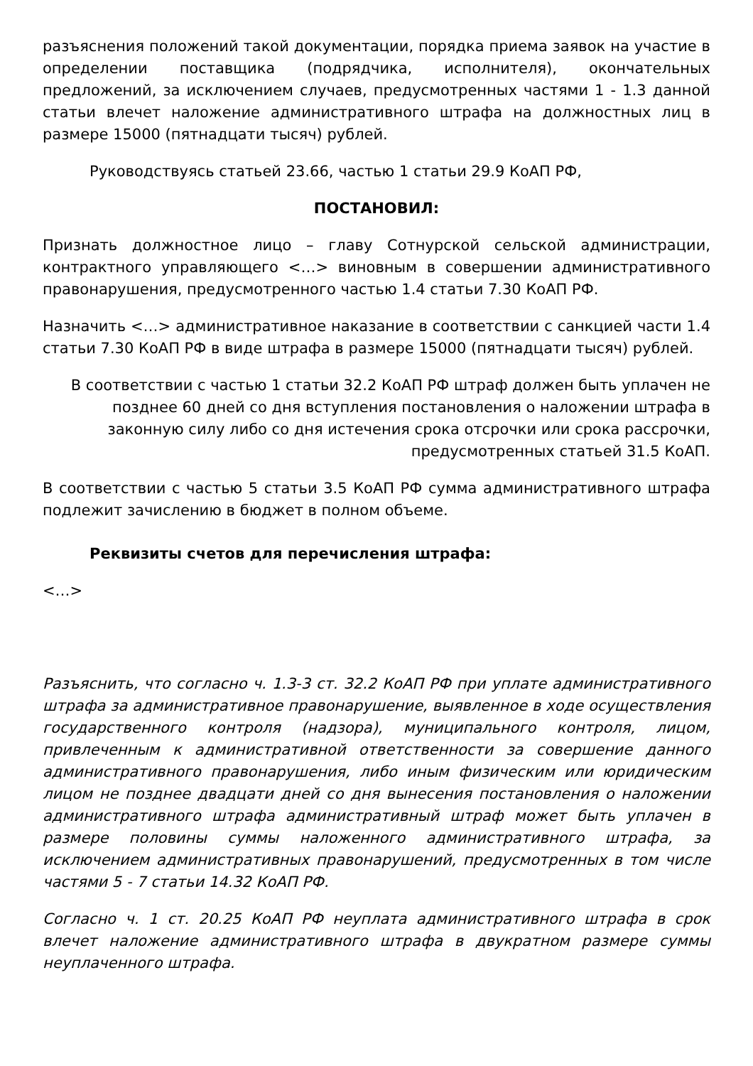разъяснения положений такой документации, порядка приема заявок на участие в определении поставщика (подрядчика, исполнителя), окончательных предложений, за исключением случаев, предусмотренных частями 1 - 1.3 данной статьи влечет наложение административного штрафа на должностных лиц в размере 15000 (пятнадцати тысяч) рублей.
Руководствуясь статьей 23.66, частью 1 статьи 29.9 КоАП РФ,
ПОСТАНОВИЛ:
Признать должностное лицо – главу Сотнурской сельской администрации, контрактного управляющего <…> виновным в совершении административного правонарушения, предусмотренного частью 1.4 статьи 7.30 КоАП РФ.
Назначить <…> административное наказание в соответствии с санкцией части 1.4 статьи 7.30 КоАП РФ в виде штрафа в размере 15000 (пятнадцати тысяч) рублей.
В соответствии с частью 1 статьи 32.2 КоАП РФ штраф должен быть уплачен не позднее 60 дней со дня вступления постановления о наложении штрафа в законную силу либо со дня истечения срока отсрочки или срока рассрочки, предусмотренных статьей 31.5 КоАП.
В соответствии с частью 5 статьи 3.5 КоАП РФ сумма административного штрафа подлежит зачислению в бюджет в полном объеме.
Реквизиты счетов для перечисления штрафа:
<…>
Разъяснить, что согласно ч. 1.3-3 ст. 32.2 КоАП РФ при уплате административного штрафа за административное правонарушение, выявленное в ходе осуществления государственного контроля (надзора), муниципального контроля, лицом, привлеченным к административной ответственности за совершение данного административного правонарушения, либо иным физическим или юридическим лицом не позднее двадцати дней со дня вынесения постановления о наложении административного штрафа административный штраф может быть уплачен в размере половины суммы наложенного административного штрафа, за исключением административных правонарушений, предусмотренных в том числе частями 5 - 7 статьи 14.32 КоАП РФ.
Согласно ч. 1 ст. 20.25 КоАП РФ неуплата административного штрафа в срок влечет наложение административного штрафа в двукратном размере суммы неуплаченного штрафа.